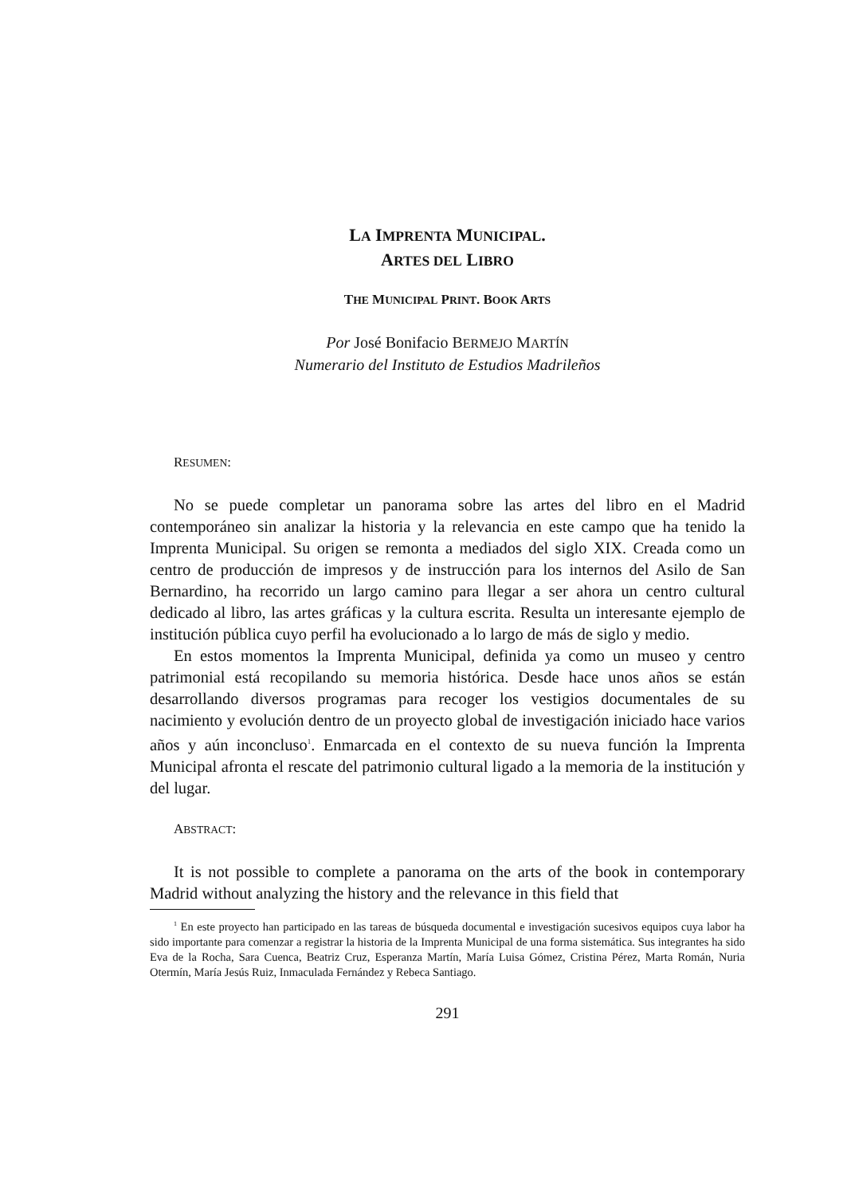LA IMPRENTA MUNICIPAL.
ARTES DEL LIBRO
THE MUNICIPAL PRINT. BOOK ARTS
Por José Bonifacio BERMEJO MARTÍN
Numerario del Instituto de Estudios Madrileños
RESUMEN:
No se puede completar un panorama sobre las artes del libro en el Madrid contemporáneo sin analizar la historia y la relevancia en este campo que ha tenido la Imprenta Municipal. Su origen se remonta a mediados del siglo XIX. Creada como un centro de producción de impresos y de instrucción para los internos del Asilo de San Bernardino, ha recorrido un largo camino para llegar a ser ahora un centro cultural dedicado al libro, las artes gráficas y la cultura escrita. Resulta un interesante ejemplo de institución pública cuyo perfil ha evolucionado a lo largo de más de siglo y medio.
En estos momentos la Imprenta Municipal, definida ya como un museo y centro patrimonial está recopilando su memoria histórica. Desde hace unos años se están desarrollando diversos programas para recoger los vestigios documentales de su nacimiento y evolución dentro de un proyecto global de investigación iniciado hace varios años y aún inconcluso<sup>1</sup>. Enmarcada en el contexto de su nueva función la Imprenta Municipal afronta el rescate del patrimonio cultural ligado a la memoria de la institución y del lugar.
ABSTRACT:
It is not possible to complete a panorama on the arts of the book in contemporary Madrid without analyzing the history and the relevance in this field that
<sup>1</sup> En este proyecto han participado en las tareas de búsqueda documental e investigación sucesivos equipos cuya labor ha sido importante para comenzar a registrar la historia de la Imprenta Municipal de una forma sistemática. Sus integrantes ha sido Eva de la Rocha, Sara Cuenca, Beatriz Cruz, Esperanza Martín, María Luisa Gómez, Cristina Pérez, Marta Román, Nuria Otermín, María Jesús Ruiz, Inmaculada Fernández y Rebeca Santiago.
291